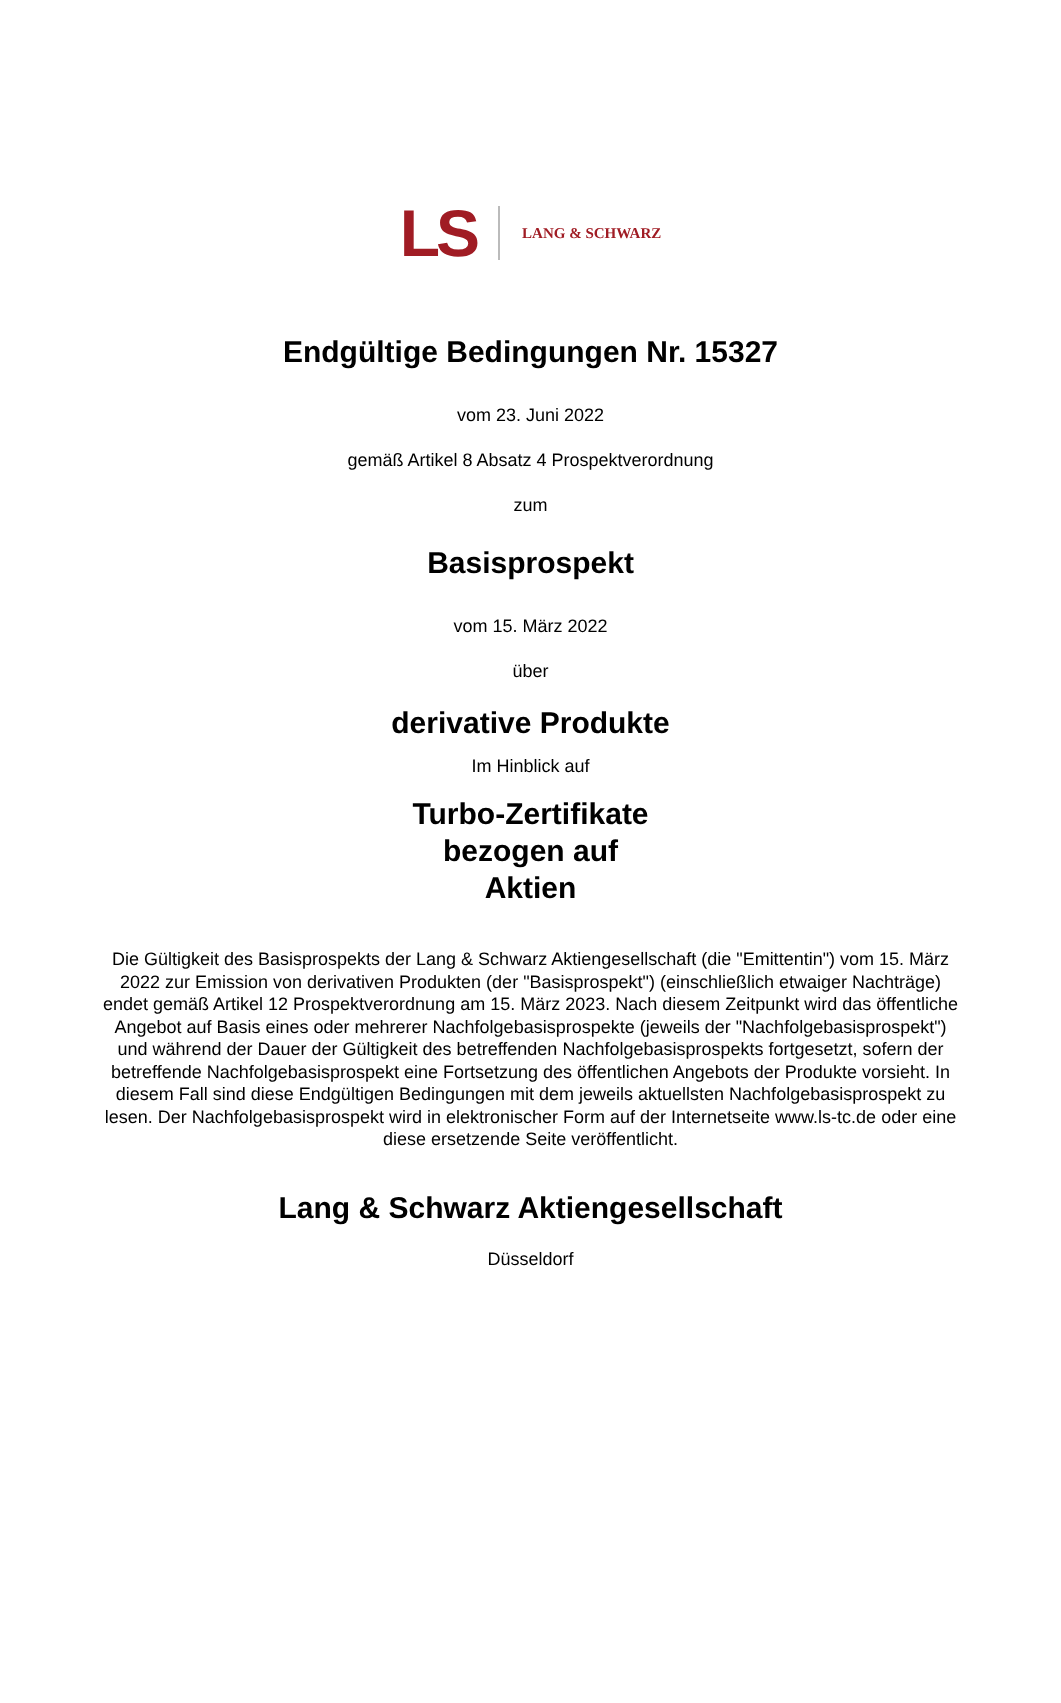LS LANG & SCHWARZ
Endgültige Bedingungen Nr. 15327
vom 23. Juni 2022
gemäß Artikel 8 Absatz 4 Prospektverordnung
zum
Basisprospekt
vom 15. März 2022
über
derivative Produkte
Im Hinblick auf
Turbo-Zertifikate
bezogen auf
Aktien
Die Gültigkeit des Basisprospekts der Lang & Schwarz Aktiengesellschaft (die "Emittentin") vom 15. März 2022 zur Emission von derivativen Produkten (der "Basisprospekt") (einschließlich etwaiger Nachträge) endet gemäß Artikel 12 Prospektverordnung am 15. März 2023. Nach diesem Zeitpunkt wird das öffentliche Angebot auf Basis eines oder mehrerer Nachfolgebasisprospekte (jeweils der "Nachfolgebasisprospekt") und während der Dauer der Gültigkeit des betreffenden Nachfolgebasisprospekts fortgesetzt, sofern der betreffende Nachfolgebasisprospekt eine Fortsetzung des öffentlichen Angebots der Produkte vorsieht. In diesem Fall sind diese Endgültigen Bedingungen mit dem jeweils aktuellsten Nachfolgebasisprospekt zu lesen. Der Nachfolgebasisprospekt wird in elektronischer Form auf der Internetseite www.ls-tc.de oder eine diese ersetzende Seite veröffentlicht.
Lang & Schwarz Aktiengesellschaft
Düsseldorf